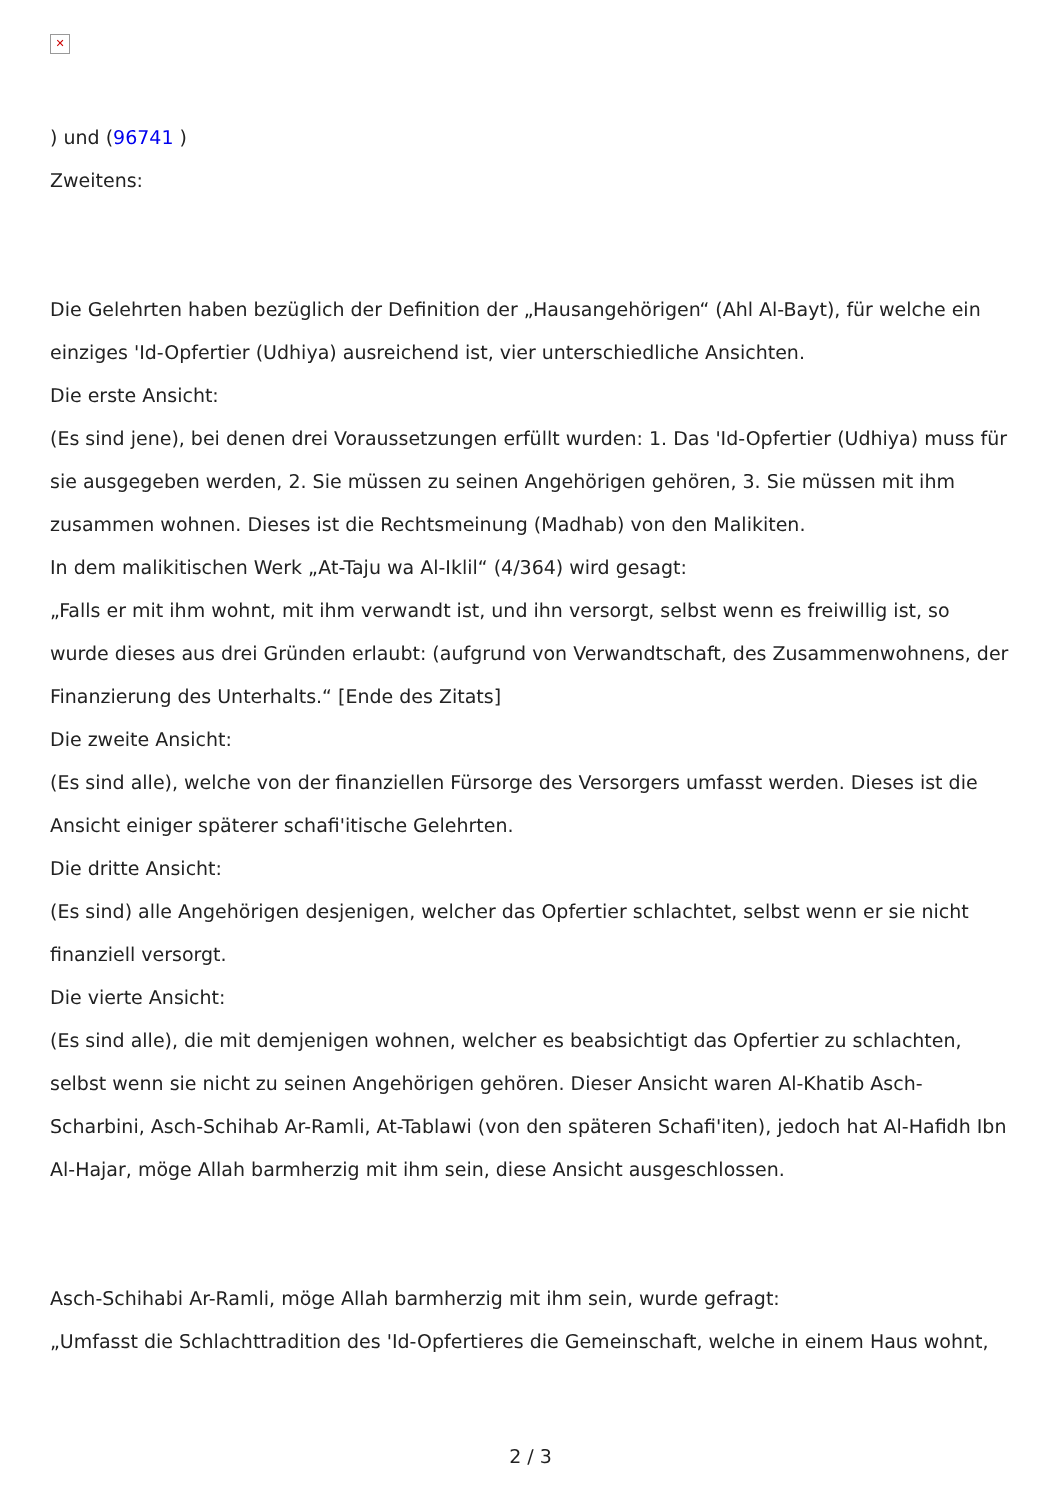✕
) und (96741 )
Zweitens:
Die Gelehrten haben bezüglich der Definition der „Hausangehörigen“ (Ahl Al-Bayt), für welche ein einziges 'Id-Opfertier (Udhiya) ausreichend ist, vier unterschiedliche Ansichten.
Die erste Ansicht:
(Es sind jene), bei denen drei Voraussetzungen erfüllt wurden: 1. Das 'Id-Opfertier (Udhiya) muss für sie ausgegeben werden, 2. Sie müssen zu seinen Angehörigen gehören, 3. Sie müssen mit ihm zusammen wohnen. Dieses ist die Rechtsmeinung (Madhab) von den Malikiten.
In dem malikitischen Werk „At-Taju wa Al-Iklil“ (4/364) wird gesagt:
„Falls er mit ihm wohnt, mit ihm verwandt ist, und ihn versorgt, selbst wenn es freiwillig ist, so wurde dieses aus drei Gründen erlaubt: (aufgrund von Verwandtschaft, des Zusammenwohnens, der Finanzierung des Unterhalts.“ [Ende des Zitats]
Die zweite Ansicht:
(Es sind alle), welche von der finanziellen Fürsorge des Versorgers umfasst werden. Dieses ist die Ansicht einiger späterer schafi'itische Gelehrten.
Die dritte Ansicht:
(Es sind) alle Angehörigen desjenigen, welcher das Opfertier schlachtet, selbst wenn er sie nicht finanziell versorgt.
Die vierte Ansicht:
(Es sind alle), die mit demjenigen wohnen, welcher es beabsichtigt das Opfertier zu schlachten, selbst wenn sie nicht zu seinen Angehörigen gehören. Dieser Ansicht waren Al-Khatib Asch-Scharbini, Asch-Schihab Ar-Ramli, At-Tablawi (von den späteren Schafi'iten), jedoch hat Al-Hafidh Ibn Al-Hajar, möge Allah barmherzig mit ihm sein, diese Ansicht ausgeschlossen.
Asch-Schihabi Ar-Ramli, möge Allah barmherzig mit ihm sein, wurde gefragt:
„Umfasst die Schlachttradition des 'Id-Opfertieres die Gemeinschaft, welche in einem Haus wohnt,
2 / 3